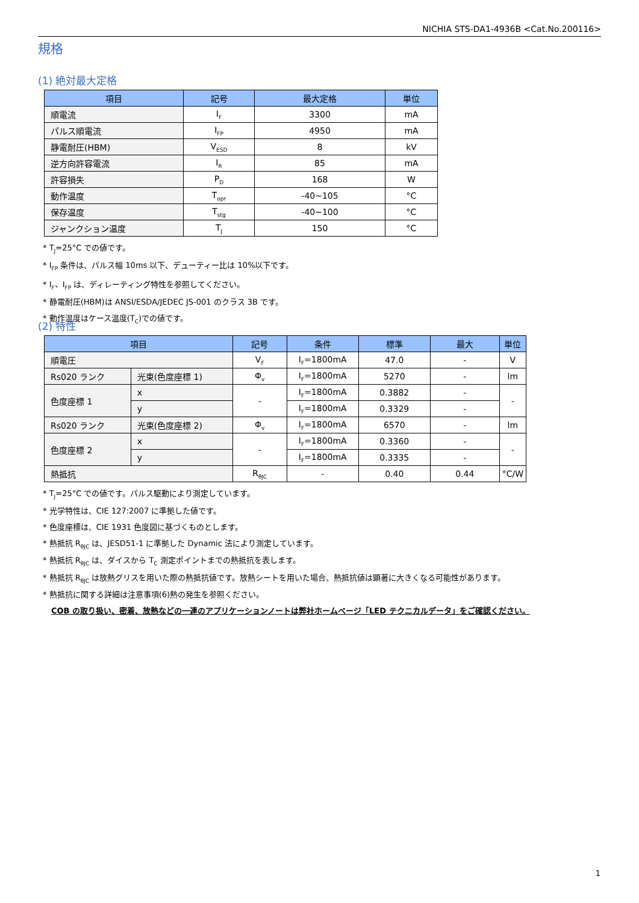NICHIA STS-DA1-4936B <Cat.No.200116>
規格
(1) 絶対最大定格
| 項目 | 記号 | 最大定格 | 単位 |
| --- | --- | --- | --- |
| 順電流 | I<sub>F</sub> | 3300 | mA |
| パルス順電流 | I<sub>FP</sub> | 4950 | mA |
| 静電耐圧(HBM) | V<sub>ESD</sub> | 8 | kV |
| 逆方向許容電流 | I<sub>R</sub> | 85 | mA |
| 許容損失 | P<sub>D</sub> | 168 | W |
| 動作温度 | T<sub>opr</sub> | -40~105 | °C |
| 保存温度 | T<sub>stg</sub> | -40~100 | °C |
| ジャンクション温度 | T<sub>J</sub> | 150 | °C |
* T<sub>J</sub>=25°C での値です。
* I<sub>FP</sub> 条件は、パルス幅 10ms 以下、デューティー比は 10%以下です。
* I<sub>F</sub>、I<sub>FP</sub> は、ディレーティング特性を参照してください。
* 静電耐圧(HBM)は ANSI/ESDA/JEDEC JS-001 のクラス 3B です。
* 動作温度はケース温度(T<sub>C</sub>)での値です。
(2) 特性
| 項目 | | 記号 | 条件 | 標準 | 最大 | 単位 |
| --- | --- | --- | --- | --- | --- | --- |
| 順電圧 | | V<sub>F</sub> | I<sub>F</sub>=1800mA | 47.0 | - | V |
| Rs020 ランク | 光束(色度座標 1) | Φ<sub>v</sub> | I<sub>F</sub>=1800mA | 5270 | - | lm |
| 色度座標 1 | x | - | I<sub>F</sub>=1800mA | 0.3882 | - | - |
| | y | | I<sub>F</sub>=1800mA | 0.3329 | - | |
| Rs020 ランク | 光束(色度座標 2) | Φ<sub>v</sub> | I<sub>F</sub>=1800mA | 6570 | - | lm |
| 色度座標 2 | x | - | I<sub>F</sub>=1800mA | 0.3360 | - | - |
| | y | | I<sub>F</sub>=1800mA | 0.3335 | - | |
| 熱抵抗 | | R<sub>θJC</sub> | - | 0.40 | 0.44 | °C/W |
* T<sub>J</sub>=25°C での値です。パルス駆動により測定しています。
* 光学特性は、CIE 127:2007 に準拠した値です。
* 色度座標は、CIE 1931 色度図に基づくものとします。
* 熱抵抗 R<sub>θJC</sub> は、JESD51-1 に準拠した Dynamic 法により測定しています。
* 熱抵抗 R<sub>θJC</sub> は、ダイスから T<sub>C</sub> 測定ポイントまでの熱抵抗を表します。
* 熱抵抗 R<sub>θJC</sub> は放熱グリスを用いた際の熱抵抗値です。放熱シートを用いた場合、熱抵抗値は顕著に大きくなる可能性があります。
* 熱抵抗に関する詳細は注意事項(6)熱の発生を参照ください。
COB の取り扱い、密着、放熱などの一連のアプリケーションノートは弊社ホームページ「LED テクニカルデータ」をご確認ください。
1